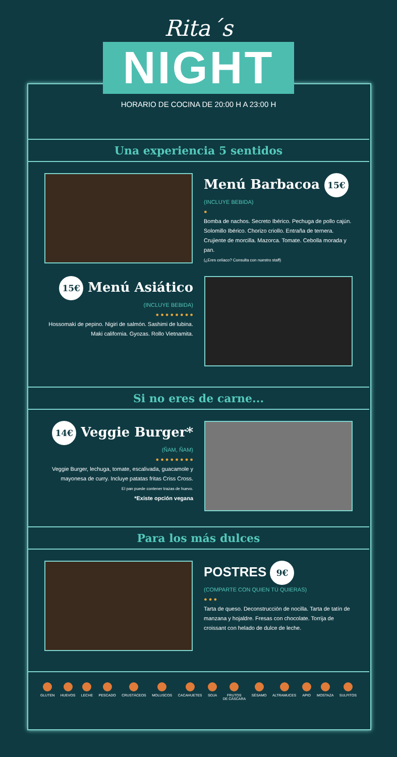Rita´s
NIGHT
HORARIO DE COCINA DE 20:00 H A 23:00 H
Una experiencia 5 sentidos
Menú Barbacoa 15€
(INCLUYE BEBIDA)
●
Bomba de nachos. Secreto Ibérico. Pechuga de pollo cajún. Solomillo Ibérico. Chorizo criollo. Entraña de ternera. Crujiente de morcilla. Mazorca. Tomate. Cebolla morada y pan.
(¿Eres celiaco? Consulta con nuestro staff)
15€ Menú Asiático
(INCLUYE BEBIDA)
● ● ● ● ● ● ● ●
Hossomaki de pepino. Nigiri de salmón. Sashimi de lubina. Maki california. Gyozas. Rollo Vietnamita.
Si no eres de carne...
14€ Veggie Burger*
(ÑAM, ÑAM)
● ● ● ● ● ● ● ●
Veggie Burger, lechuga, tomate, escalivada, guacamole y mayonesa de curry. Incluye patatas fritas Criss Cross.
El pan puede contener trazas de huevo.
*Existe opción vegana
Para los más dulces
POSTRES 9€
(COMPARTE CON QUIEN TÚ QUIERAS)
● ● ●
Tarta de queso. Deconstrucción de nocilla. Tarta de tatín de manzana y hojaldre. Fresas con chocolate. Torrija de croissant con helado de dulce de leche.
GLUTEN HUEVOS LECHE PESCADO CRUSTÁCEOS MOLUSCOS CACAHUETES SOJA FRUTOS
DE CÁSCARA SÉSAMO ALTRAMUCES APIO MOSTAZA SULFITOS